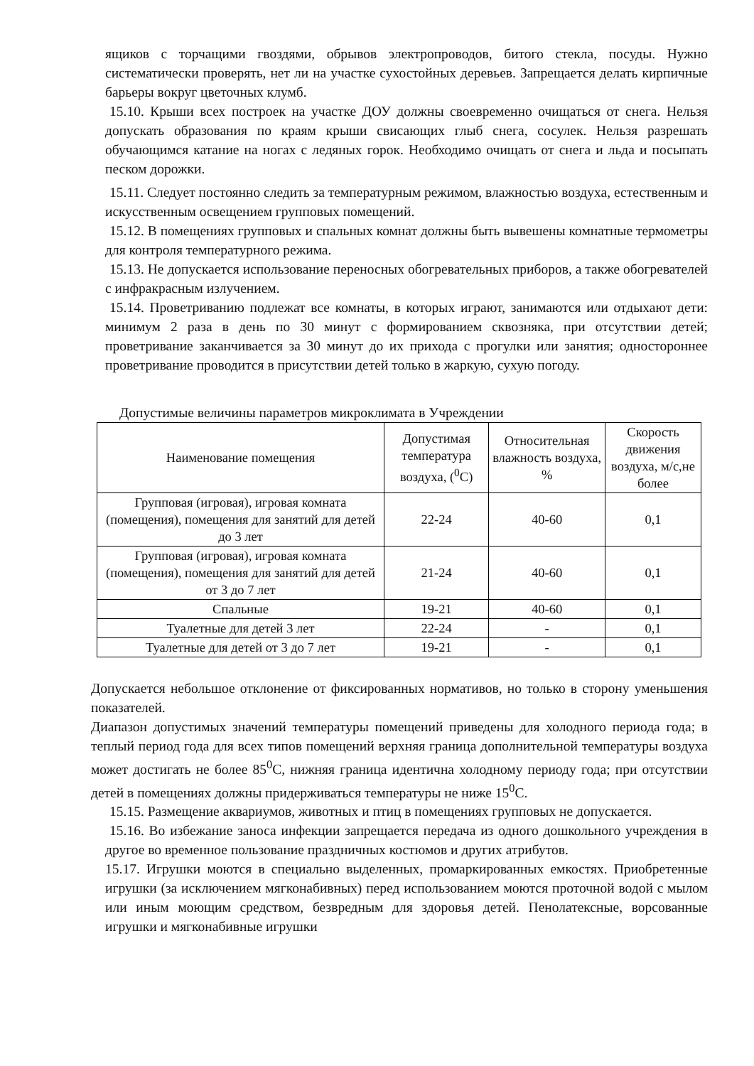ящиков с торчащими гвоздями, обрывов электропроводов, битого стекла, посуды. Нужно систематически проверять, нет ли на участке сухостойных деревьев. Запрещается делать кирпичные барьеры вокруг цветочных клумб.
15.10. Крыши всех построек на участке ДОУ должны своевременно очищаться от снега. Нельзя допускать образования по краям крыши свисающих глыб снега, сосулек. Нельзя разрешать обучающимся катание на ногах с ледяных горок. Необходимо очищать от снега и льда и посыпать песком дорожки.
15.11. Следует постоянно следить за температурным режимом, влажностью воздуха, естественным и искусственным освещением групповых помещений.
15.12. В помещениях групповых и спальных комнат должны быть вывешены комнатные термометры для контроля температурного режима.
15.13. Не допускается использование переносных обогревательных приборов, а также обогревателей с инфракрасным излучением.
15.14. Проветриванию подлежат все комнаты, в которых играют, занимаются или отдыхают дети: минимум 2 раза в день по 30 минут с формированием сквозняка, при отсутствии детей; проветривание заканчивается за 30 минут до их прихода с прогулки или занятия; одностороннее проветривание проводится в присутствии детей только в жаркую, сухую погоду.
Допустимые величины параметров микроклимата в Учреждении
| Наименование помещения | Допустимая температура воздуха, (<sup>0</sup>С) | Относительная влажность воздуха, % | Скорость движения воздуха, м/с,не более |
| --- | --- | --- | --- |
| Групповая (игровая), игровая комната (помещения), помещения для занятий для детей до 3 лет | 22-24 | 40-60 | 0,1 |
| Групповая (игровая), игровая комната (помещения), помещения для занятий для детей от 3 до 7 лет | 21-24 | 40-60 | 0,1 |
| Спальные | 19-21 | 40-60 | 0,1 |
| Туалетные для детей 3 лет | 22-24 | - | 0,1 |
| Туалетные для детей от 3 до 7 лет | 19-21 | - | 0,1 |
Допускается небольшое отклонение от фиксированных нормативов, но только в сторону уменьшения показателей.
Диапазон допустимых значений температуры помещений приведены для холодного периода года; в теплый период года для всех типов помещений верхняя граница дополнительной температуры воздуха может достигать не более 85<sup>0</sup>С, нижняя граница идентична холодному периоду года; при отсутствии детей в помещениях должны придерживаться температуры не ниже 15<sup>0</sup>С.
15.15. Размещение аквариумов, животных и птиц в помещениях групповых не допускается.
15.16. Во избежание заноса инфекции запрещается передача из одного дошкольного учреждения в другое во временное пользование праздничных костюмов и других атрибутов.
15.17. Игрушки моются в специально выделенных, промаркированных емкостях. Приобретенные игрушки (за исключением мягконабивных) перед использованием моются проточной водой с мылом или иным моющим средством, безвредным для здоровья детей. Пенолатексные, ворсованные игрушки и мягконабивные игрушки